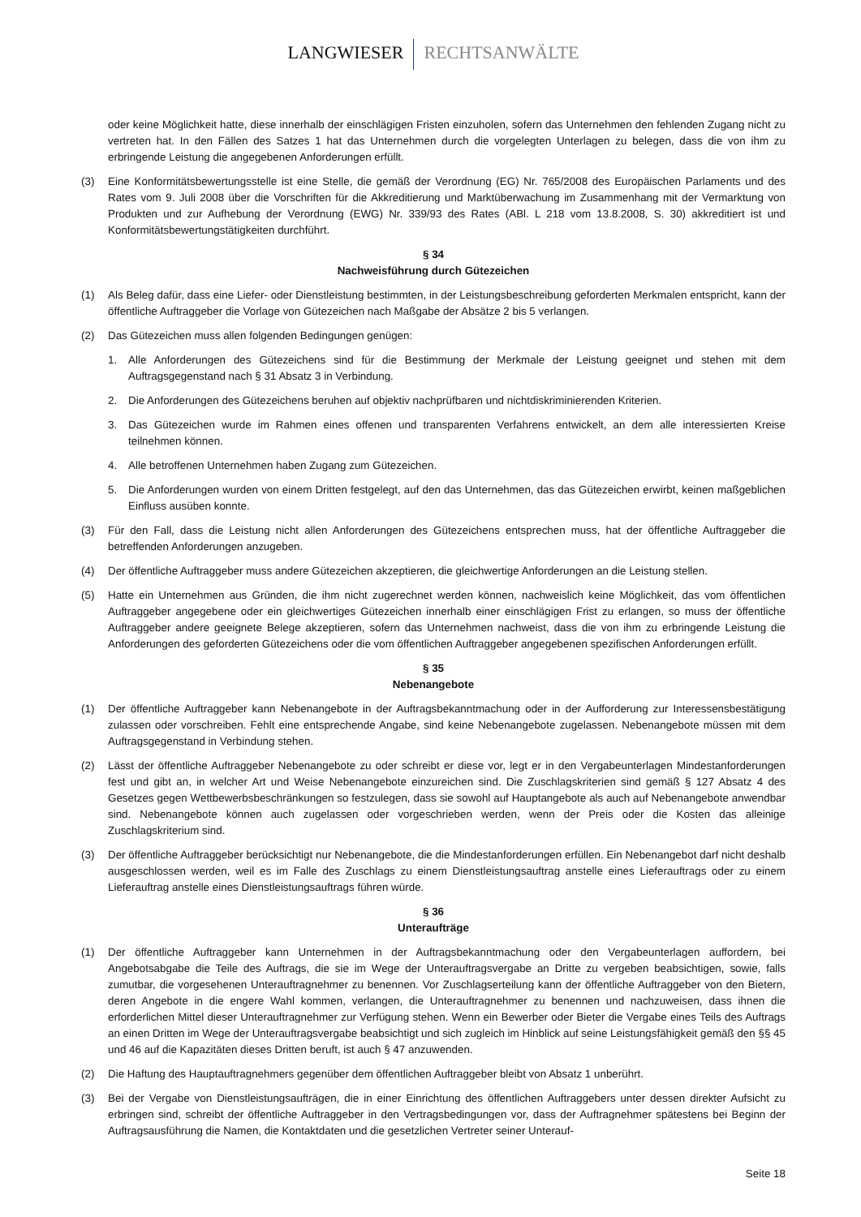LANGWIESER RECHTSANWÄLTE
oder keine Möglichkeit hatte, diese innerhalb der einschlägigen Fristen einzuholen, sofern das Unternehmen den fehlenden Zugang nicht zu vertreten hat. In den Fällen des Satzes 1 hat das Unternehmen durch die vorgelegten Unterlagen zu belegen, dass die von ihm zu erbringende Leistung die angegebenen Anforderungen erfüllt.
(3) Eine Konformitätsbewertungsstelle ist eine Stelle, die gemäß der Verordnung (EG) Nr. 765/2008 des Europäischen Parlaments und des Rates vom 9. Juli 2008 über die Vorschriften für die Akkreditierung und Marktüberwachung im Zusammenhang mit der Vermarktung von Produkten und zur Aufhebung der Verordnung (EWG) Nr. 339/93 des Rates (ABl. L 218 vom 13.8.2008, S. 30) akkreditiert ist und Konformitätsbewertungstätigkeiten durchführt.
§ 34
Nachweisführung durch Gütezeichen
(1) Als Beleg dafür, dass eine Liefer- oder Dienstleistung bestimmten, in der Leistungsbeschreibung geforderten Merkmalen entspricht, kann der öffentliche Auftraggeber die Vorlage von Gütezeichen nach Maßgabe der Absätze 2 bis 5 verlangen.
(2) Das Gütezeichen muss allen folgenden Bedingungen genügen:
1. Alle Anforderungen des Gütezeichens sind für die Bestimmung der Merkmale der Leistung geeignet und stehen mit dem Auftragsgegenstand nach § 31 Absatz 3 in Verbindung.
2. Die Anforderungen des Gütezeichens beruhen auf objektiv nachprüfbaren und nichtdiskriminierenden Kriterien.
3. Das Gütezeichen wurde im Rahmen eines offenen und transparenten Verfahrens entwickelt, an dem alle interessierten Kreise teilnehmen können.
4. Alle betroffenen Unternehmen haben Zugang zum Gütezeichen.
5. Die Anforderungen wurden von einem Dritten festgelegt, auf den das Unternehmen, das das Gütezeichen erwirbt, keinen maßgeblichen Einfluss ausüben konnte.
(3) Für den Fall, dass die Leistung nicht allen Anforderungen des Gütezeichens entsprechen muss, hat der öffentliche Auftraggeber die betreffenden Anforderungen anzugeben.
(4) Der öffentliche Auftraggeber muss andere Gütezeichen akzeptieren, die gleichwertige Anforderungen an die Leistung stellen.
(5) Hatte ein Unternehmen aus Gründen, die ihm nicht zugerechnet werden können, nachweislich keine Möglichkeit, das vom öffentlichen Auftraggeber angegebene oder ein gleichwertiges Gütezeichen innerhalb einer einschlägigen Frist zu erlangen, so muss der öffentliche Auftraggeber andere geeignete Belege akzeptieren, sofern das Unternehmen nachweist, dass die von ihm zu erbringende Leistung die Anforderungen des geforderten Gütezeichens oder die vom öffentlichen Auftraggeber angegebenen spezifischen Anforderungen erfüllt.
§ 35
Nebenangebote
(1) Der öffentliche Auftraggeber kann Nebenangebote in der Auftragsbekanntmachung oder in der Aufforderung zur Interessensbestätigung zulassen oder vorschreiben. Fehlt eine entsprechende Angabe, sind keine Nebenangebote zugelassen. Nebenangebote müssen mit dem Auftragsgegenstand in Verbindung stehen.
(2) Lässt der öffentliche Auftraggeber Nebenangebote zu oder schreibt er diese vor, legt er in den Vergabeunterlagen Mindestanforderungen fest und gibt an, in welcher Art und Weise Nebenangebote einzureichen sind. Die Zuschlagskriterien sind gemäß § 127 Absatz 4 des Gesetzes gegen Wettbewerbsbeschränkungen so festzulegen, dass sie sowohl auf Hauptangebote als auch auf Nebenangebote anwendbar sind. Nebenangebote können auch zugelassen oder vorgeschrieben werden, wenn der Preis oder die Kosten das alleinige Zuschlagskriterium sind.
(3) Der öffentliche Auftraggeber berücksichtigt nur Nebenangebote, die die Mindestanforderungen erfüllen. Ein Nebenangebot darf nicht deshalb ausgeschlossen werden, weil es im Falle des Zuschlags zu einem Dienstleistungsauftrag anstelle eines Lieferauftrags oder zu einem Lieferauftrag anstelle eines Dienstleistungsauftrags führen würde.
§ 36
Unteraufträge
(1) Der öffentliche Auftraggeber kann Unternehmen in der Auftragsbekanntmachung oder den Vergabeunterlagen auffordern, bei Angebotsabgabe die Teile des Auftrags, die sie im Wege der Unterauftragsvergabe an Dritte zu vergeben beabsichtigen, sowie, falls zumutbar, die vorgesehenen Unterauftragnehmer zu benennen. Vor Zuschlagserteilung kann der öffentliche Auftraggeber von den Bietern, deren Angebote in die engere Wahl kommen, verlangen, die Unterauftragnehmer zu benennen und nachzuweisen, dass ihnen die erforderlichen Mittel dieser Unterauftragnehmer zur Verfügung stehen. Wenn ein Bewerber oder Bieter die Vergabe eines Teils des Auftrags an einen Dritten im Wege der Unterauftragsvergabe beabsichtigt und sich zugleich im Hinblick auf seine Leistungsfähigkeit gemäß den §§ 45 und 46 auf die Kapazitäten dieses Dritten beruft, ist auch § 47 anzuwenden.
(2) Die Haftung des Hauptauftragnehmers gegenüber dem öffentlichen Auftraggeber bleibt von Absatz 1 unberührt.
(3) Bei der Vergabe von Dienstleistungsaufträgen, die in einer Einrichtung des öffentlichen Auftraggebers unter dessen direkter Aufsicht zu erbringen sind, schreibt der öffentliche Auftraggeber in den Vertragsbedingungen vor, dass der Auftragnehmer spätestens bei Beginn der Auftragsausführung die Namen, die Kontaktdaten und die gesetzlichen Vertreter seiner Unterauf-
Seite 18